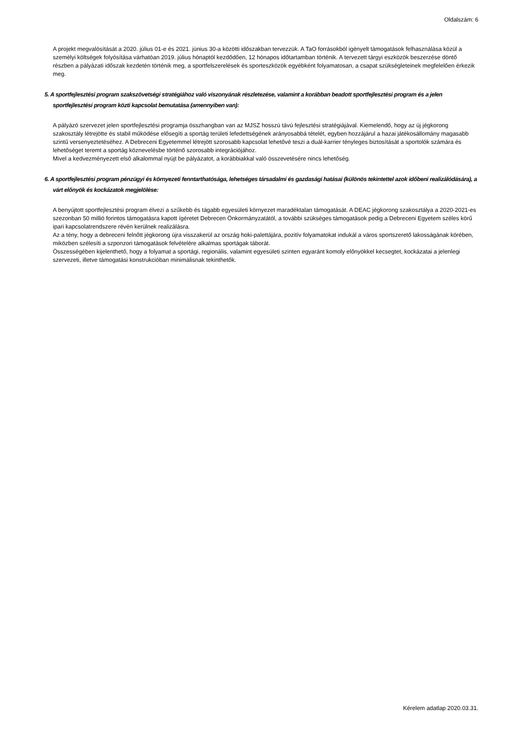Oldalszám: 6
A projekt megvalósítását a 2020. július 01-e és 2021. június 30-a közötti időszakban tervezzük. A TaO forrásokból igényelt támogatások felhasználása közül a személyi költségek folyósítása várhatóan 2019. július hónaptól kezdődően, 12 hónapos időtartamban történik. A tervezett tárgyi eszközök beszerzése döntő részben a pályázati időszak kezdetén történik meg, a sportfelszerelések és sporteszközök egyébként folyamatosan, a csapat szükségleteinek megfelelően érkezik meg.
5. A sportfejlesztési program szakszövetségi stratégiához való viszonyának részletezése, valamint a korábban beadott sportfejlesztési program és a jelen sportfejlesztési program közti kapcsolat bemutatása (amennyiben van):
A pályázó szervezet jelen sportfejlesztési programja összhangban van az MJSZ hosszú távú fejlesztési stratégiájával. Kiemelendő, hogy az új jégkorong szakosztály létrejötte és stabil működése elősegíti a sportág területi lefedettségének arányosabbá tételét, egyben hozzájárul a hazai játékosállomány magasabb szintű versenyeztetéséhez. A Debreceni Egyetemmel létrejött szorosabb kapcsolat lehetővé teszi a duál-karrier tényleges biztosítását a sportolók számára és lehetőséget teremt a sportág köznevelésbe történő szorosabb integrációjához.
Mivel a kedvezményezett első alkalommal nyújt be pályázatot, a korábbiakkal való összevetésére nincs lehetőség.
6. A sportfejlesztési program pénzügyi és környezeti fenntarthatósága, lehetséges társadalmi és gazdasági hatásai (különös tekintettel azok időbeni realizálódására), a várt előnyök és kockázatok megjelölése:
A benyújtott sportfejlesztési program élvezi a szűkebb és tágabb egyesületi környezet maradéktalan támogatását. A DEAC jégkorong szakosztálya a 2020-2021-es szezonban 50 millió forintos támogatásra kapott ígéretet Debrecen Önkormányzatától, a további szükséges támogatások pedig a Debreceni Egyetem széles körű ipari kapcsolatrendszere révén kerülnek realizálásra.
Az a tény, hogy a debreceni felnőtt jégkorong újra visszakerül az ország hoki-palettájára, pozitív folyamatokat indukál a város sportszerető lakosságának körében, miközben szélesíti a szponzori támogatások felvételére alkalmas sportágak táborát.
Összességében kijelenthető, hogy a folyamat a sportági, regionális, valamint egyesületi szinten egyaránt komoly előnyökkel kecsegtet, kockázatai a jelenlegi szervezeti, illetve támogatási konstrukcióban minimálisnak tekinthetők.
Kérelem adatlap 2020.03.31.